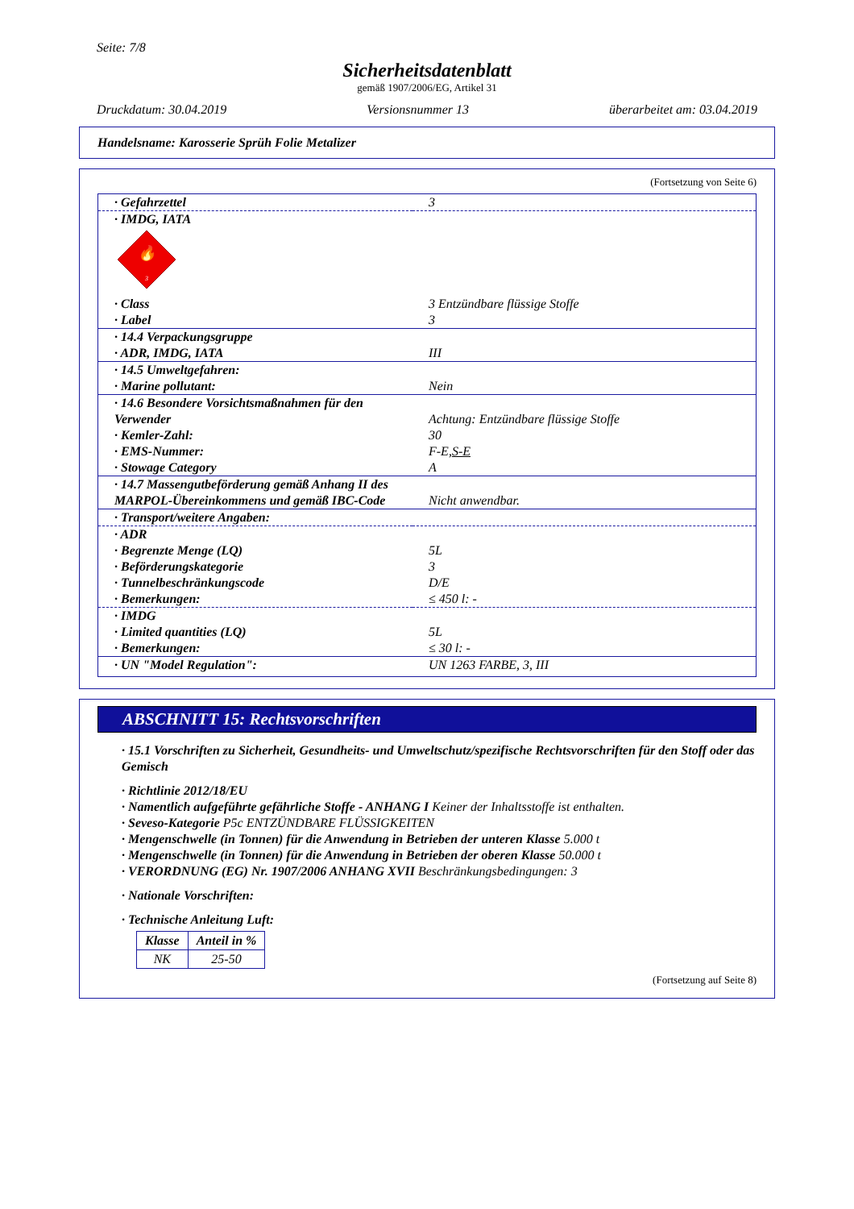Seite: 7/8
Sicherheitsdatenblatt
gemäß 1907/2006/EG, Artikel 31
Druckdatum: 30.04.2019 Versionsnummer 13 überarbeitet am: 03.04.2019
Handelsname: Karosserie Sprüh Folie Metalizer
(Fortsetzung von Seite 6)
| · Gefahrzettel | 3 |
| · IMDG, IATA | |
| 🔥 3 | |
| · Class | 3 Entzündbare flüssige Stoffe |
| · Label | 3 |
| · 14.4 Verpackungsgruppe · ADR, IMDG, IATA | III |
| · 14.5 Umweltgefahren: · Marine pollutant: | Nein |
| · 14.6 Besondere Vorsichtsmaßnahmen für den Verwender · Kemler-Zahl: · EMS-Nummer: · Stowage Category | Achtung: Entzündbare flüssige Stoffe 30 F-E, S-E A |
| · 14.7 Massengutbeförderung gemäß Anhang II des MARPOL-Übereinkommens und gemäß IBC-Code | Nicht anwendbar. |
| · Transport/weitere Angaben: | |
| · ADR · Begrenzte Menge (LQ) · Beförderungskategorie · Tunnelbeschränkungscode · Bemerkungen: | 5L 3 D/E ≤ 450 l: - |
| · IMDG · Limited quantities (LQ) · Bemerkungen: | 5L ≤ 30 l: - |
| · UN "Model Regulation": | UN 1263 FARBE, 3, III |
ABSCHNITT 15: Rechtsvorschriften
· 15.1 Vorschriften zu Sicherheit, Gesundheits- und Umweltschutz/spezifische Rechtsvorschriften für den Stoff oder das Gemisch
· Richtlinie 2012/18/EU
· Namentlich aufgeführte gefährliche Stoffe - ANHANG I Keiner der Inhaltsstoffe ist enthalten.
· Seveso-Kategorie P5c ENTZÜNDBARE FLÜSSIGKEITEN
· Mengenschwelle (in Tonnen) für die Anwendung in Betrieben der unteren Klasse 5.000 t
· Mengenschwelle (in Tonnen) für die Anwendung in Betrieben der oberen Klasse 50.000 t
· VERORDNUNG (EG) Nr. 1907/2006 ANHANG XVII Beschränkungsbedingungen: 3
· Nationale Vorschriften:
· Technische Anleitung Luft:
| Klasse | Anteil in % |
| --- | --- |
| NK | 25-50 |
(Fortsetzung auf Seite 8)